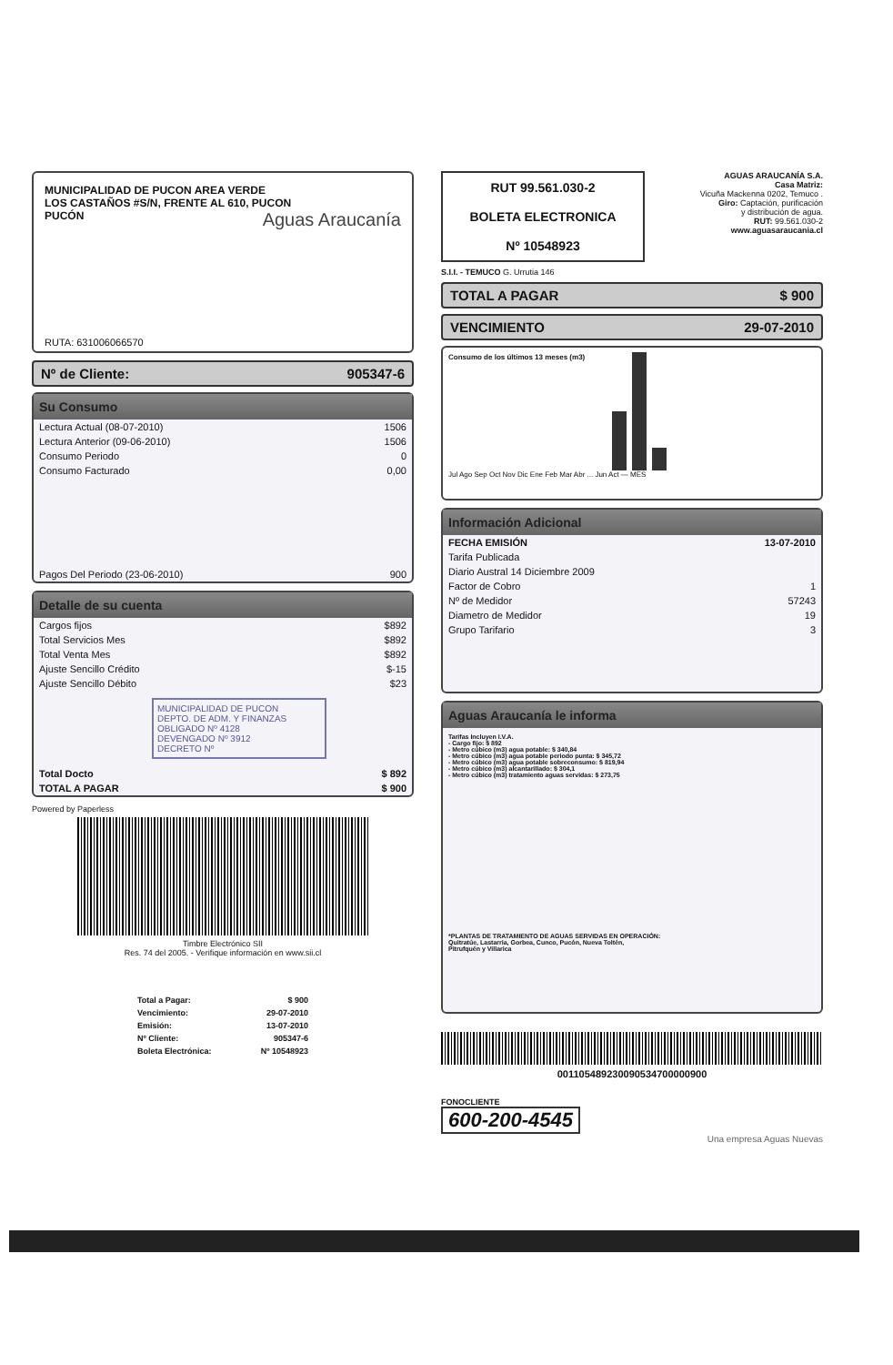MUNICIPALIDAD DE PUCON AREA VERDE
LOS CASTAÑOS #S/N, FRENTE AL 610, PUCON
PUCÓN
Aguas Araucanía
RUTA: 631006066570
Nº de Cliente: 905347-6
Su Consumo
| Lectura Actual (08-07-2010) | 1506 |
| Lectura Anterior (09-06-2010) | 1506 |
| Consumo Periodo | 0 |
| Consumo Facturado | 0,00 |
| Pagos Del Periodo (23-06-2010) | 900 |
Detalle de su cuenta
| Cargos fijos | $892 |
| Total Servicios Mes | $892 |
| Total Venta Mes | $892 |
| Ajuste Sencillo Crédito | $-15 |
| Ajuste Sencillo Débito | $23 |
MUNICIPALIDAD DE PUCON
DEPTO. DE ADM. Y FINANZAS
OBLIGADO Nº 4128
DEVENGADO Nº 3912
DECRETO Nº
| Total Docto | $ 892 |
| TOTAL A PAGAR | $ 900 |
Powered by Paperless
Timbre Electrónico SII
Res. 74 del 2005. - Verifique información en www.sii.cl
| Total a Pagar: | $ 900 |
| Vencimiento: | 29-07-2010 |
| Emisión: | 13-07-2010 |
| Nº Cliente: | 905347-6 |
| Boleta Electrónica: | Nº 10548923 |
RUT 99.561.030-2
BOLETA ELECTRONICA
Nº 10548923
AGUAS ARAUCANÍA S.A.
Casa Matriz:
Vicuña Mackenna 0202, Temuco .
Giro: Captación, purificación
y distribución de agua.
RUT: 99.561.030-2
www.aguasaraucania.cl
S.I.I. - TEMUCO G. Urrutia 146
TOTAL A PAGAR $ 900
VENCIMIENTO 29-07-2010
Consumo de los últimos 13 meses (m3)
Jul Ago Sep Oct Nov Dic Ene Feb Mar Abr ... Jun Act — MES
Información Adicional
| FECHA EMISIÓN | 13-07-2010 |
| Tarifa Publicada | |
| Diario Austral 14 Diciembre 2009 | |
| Factor de Cobro | 1 |
| Nº de Medidor | 57243 |
| Diametro de Medidor | 19 |
| Grupo Tarifario | 3 |
Aguas Araucanía le informa
Tarifas Incluyen I.V.A.
- Cargo fijo: $ 892
- Metro cúbico (m3) agua potable: $ 340,84
- Metro cúbico (m3) agua potable periodo punta: $ 345,72
- Metro cúbico (m3) agua potable sobreconsumo: $ 819,94
- Metro cúbico (m3) alcantarillado: $ 304,1
- Metro cúbico (m3) tratamiento aguas servidas: $ 273,75
*PLANTAS DE TRATAMIENTO DE AGUAS SERVIDAS EN OPERACIÓN:
Quitratúe, Lastarria, Gorbea, Cunco, Pucón, Nueva Toltén,
Pitrufquén y Villarica
001105489230090534700000900
FONOCLIENTE
600-200-4545
Una empresa Aguas Nuevas